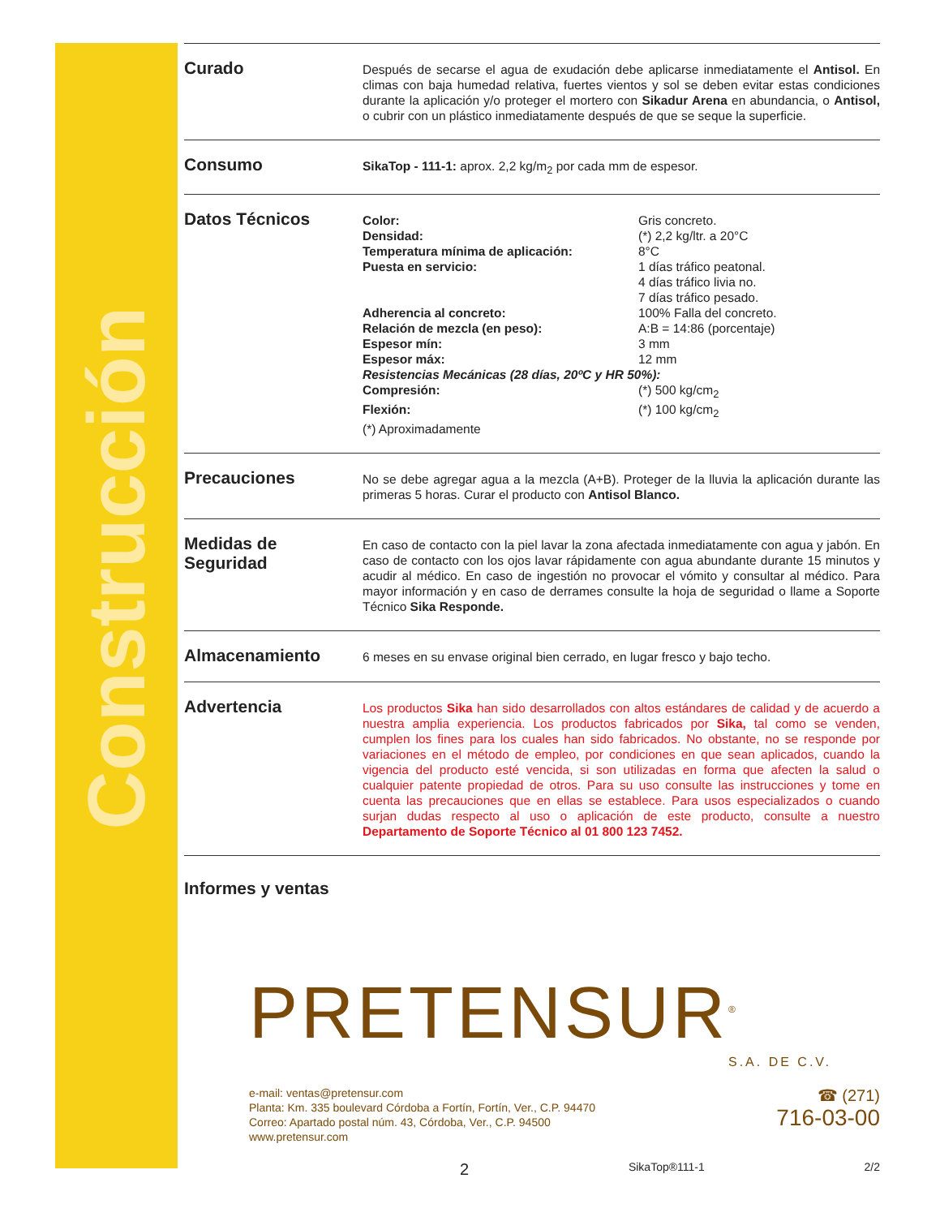Construcción
Curado
Después de secarse el agua de exudación debe aplicarse inmediatamente el Antisol. En climas con baja humedad relativa, fuertes vientos y sol se deben evitar estas condiciones durante la aplicación y/o proteger el mortero con Sikadur Arena en abundancia, o Antisol, o cubrir con un plástico inmediatamente después de que se seque la superficie.
Consumo
SikaTop - 111-1: aprox. 2,2 kg/m<sub>2</sub> por cada mm de espesor.
Datos Técnicos
| Color: | Gris concreto. |
| Densidad: | (*) 2,2 kg/ltr. a 20°C |
| Temperatura mínima de aplicación: | 8°C |
| Puesta en servicio: | 1 días tráfico peatonal. 4 días tráfico livia no. 7 días tráfico pesado. |
| Adherencia al concreto: | 100% Falla del concreto. |
| Relación de mezcla (en peso): | A:B = 14:86 (porcentaje) |
| Espesor mín: | 3 mm |
| Espesor máx: | 12 mm |
| Resistencias Mecánicas (28 días, 20ºC y HR 50%): | |
| Compresión: | (*) 500 kg/cm<sub>2</sub> |
| Flexión: | (*) 100 kg/cm<sub>2</sub> |
| (*) Aproximadamente | |
Precauciones
No se debe agregar agua a la mezcla (A+B). Proteger de la lluvia la aplicación durante las primeras 5 horas. Curar el producto con Antisol Blanco.
Medidas de Seguridad
En caso de contacto con la piel lavar la zona afectada inmediatamente con agua y jabón. En caso de contacto con los ojos lavar rápidamente con agua abundante durante 15 minutos y acudir al médico. En caso de ingestión no provocar el vómito y consultar al médico. Para mayor información y en caso de derrames consulte la hoja de seguridad o llame a Soporte Técnico Sika Responde.
Almacenamiento
6 meses en su envase original bien cerrado, en lugar fresco y bajo techo.
Advertencia
Los productos Sika han sido desarrollados con altos estándares de calidad y de acuerdo a nuestra amplia experiencia. Los productos fabricados por Sika, tal como se venden, cumplen los fines para los cuales han sido fabricados. No obstante, no se responde por variaciones en el método de empleo, por condiciones en que sean aplicados, cuando la vigencia del producto esté vencida, si son utilizadas en forma que afecten la salud o cualquier patente propiedad de otros. Para su uso consulte las instrucciones y tome en cuenta las precauciones que en ellas se establece. Para usos especializados o cuando surjan dudas respecto al uso o aplicación de este producto, consulte a nuestro Departamento de Soporte Técnico al 01 800 123 7452.
Informes y ventas
PRETENSUR<sup>®</sup>
S.A. DE C.V.
e-mail: ventas@pretensur.com
Planta: Km. 335 boulevard Córdoba a Fortín, Fortín, Ver., C.P. 94470
Correo: Apartado postal núm. 43, Córdoba, Ver., C.P. 94500
www.pretensur.com
☎ (271)
716-03-00
2 SikaTop®111-1 2/2